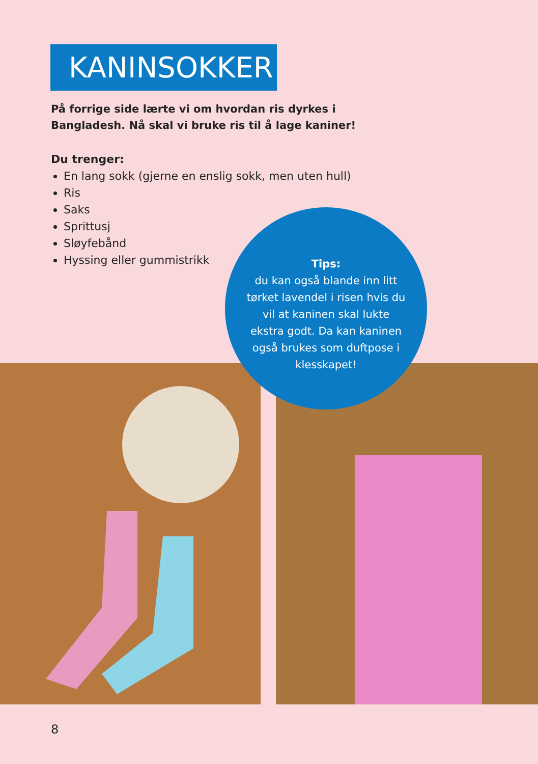KANINSOKKER
På forrige side lærte vi om hvordan ris dyrkes i Bangladesh. Nå skal vi bruke ris til å lage kaniner!
Du trenger:
En lang sokk (gjerne en enslig sokk, men uten hull)
Ris
Saks
Sprittusj
Sløyfebånd
Hyssing eller gummistrikk
Tips:
du kan også blande inn litt tørket lavendel i risen hvis du vil at kaninen skal lukte ekstra godt. Da kan kaninen også brukes som duftpose i klesskapet!
8